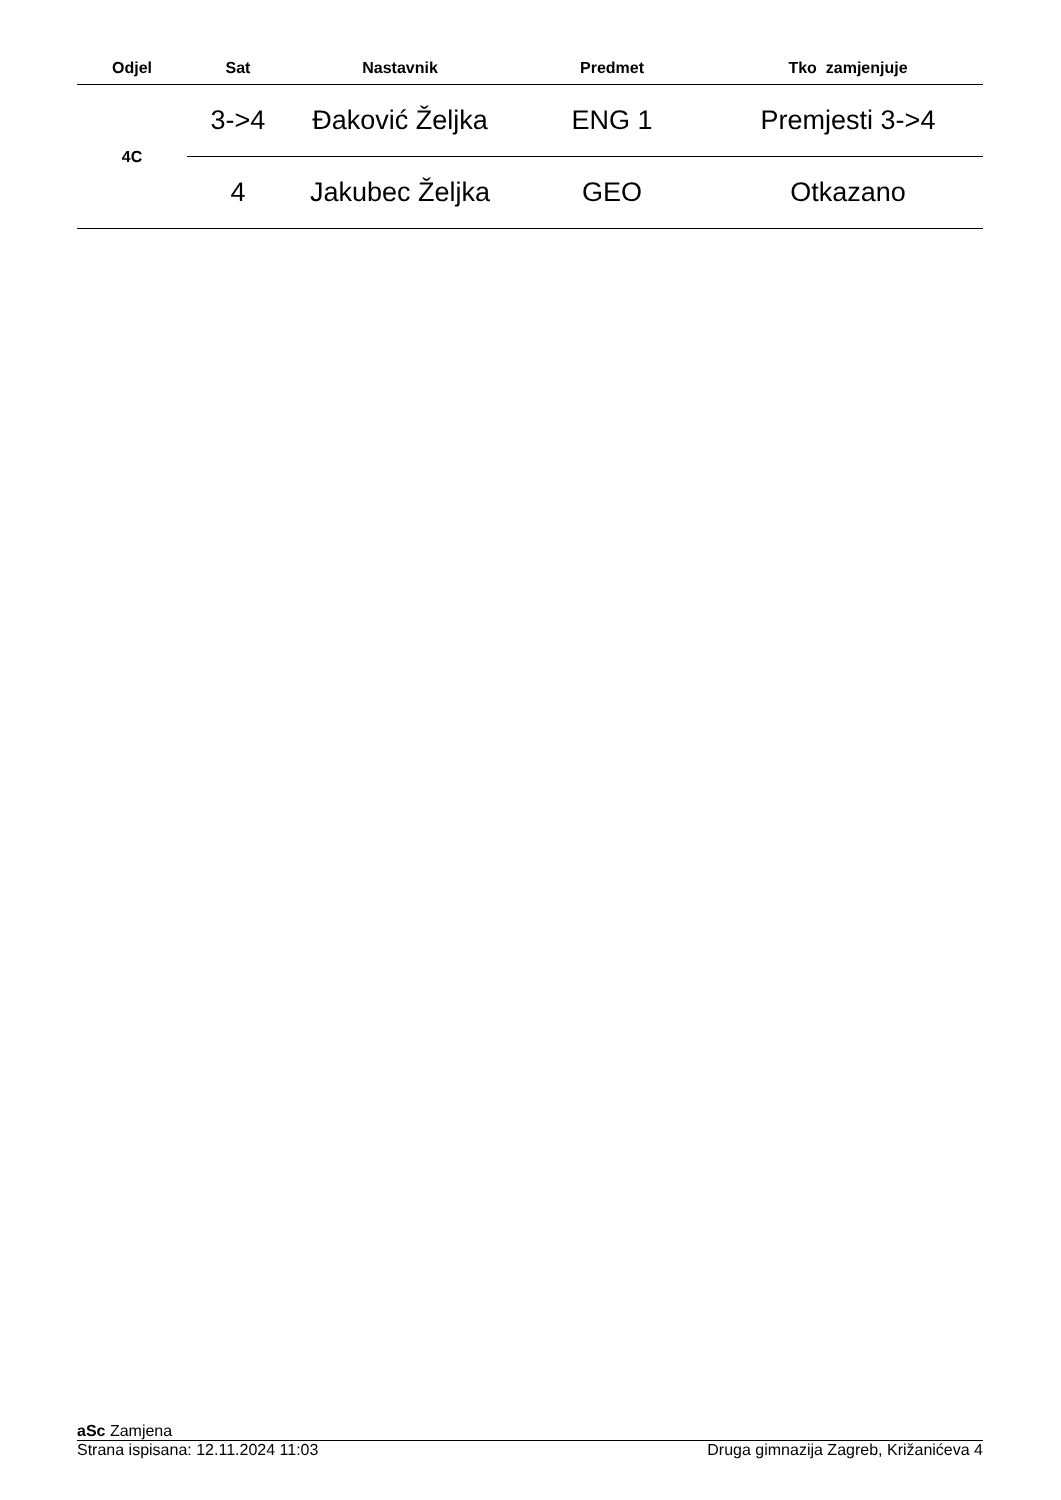| Odjel | Sat | Nastavnik | Predmet | Tko zamjenjuje |
| --- | --- | --- | --- | --- |
| 4C | 3->4 | Đaković Željka | ENG 1 | Premjesti 3->4 |
| | 4 | Jakubec Željka | GEO | Otkazano |
aSc Zamjena
Strana ispisana: 12.11.2024 11:03 Druga gimnazija Zagreb, Križanićeva 4